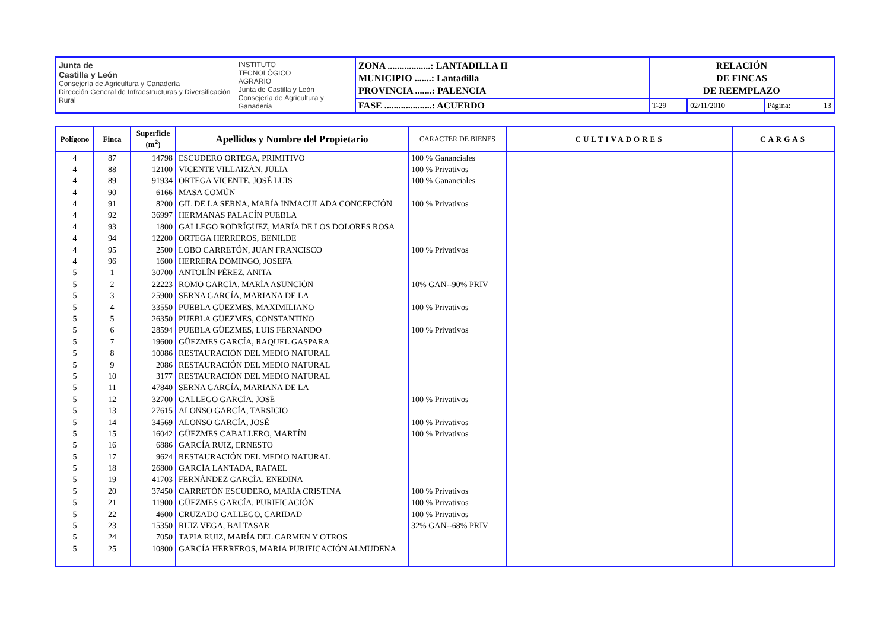| Junta de Castilla y León Consejería de Agricultura y Ganadería Dirección General de Infraestructuras y Diversificación Rural INSTITUTO TECNOLÓGICO AGRARIO Junta de Castilla y León Consejería de Agricultura y Ganadería | ZONA ..................: LANTADILLA II MUNICIPIO .......: Lantadilla PROVINCIA .......: PALENCIA | RELACIÓN DE FINCAS DE REEMPLAZO | | |
| | FASE ....................: ACUERDO | T-29 | 02/11/2010 | Página: 13 |
| Polígono | Finca | Superficie (m<sup>2</sup>) | Apellidos y Nombre del Propietario | CARACTER DE BIENES | CULTIVADORES | CARGAS |
| --- | --- | --- | --- | --- | --- | --- |
| 4 | 87 | 14798 | ESCUDERO ORTEGA, PRIMITIVO | 100 % Gananciales | | |
| 4 | 88 | 12100 | VICENTE VILLAIZÁN, JULIA | 100 % Privativos | | |
| 4 | 89 | 91934 | ORTEGA VICENTE, JOSÉ LUIS | 100 % Gananciales | | |
| 4 | 90 | 6166 | MASA COMÚN | | | |
| 4 | 91 | 8200 | GIL DE LA SERNA, MARÍA INMACULADA CONCEPCIÓN | 100 % Privativos | | |
| 4 | 92 | 36997 | HERMANAS PALACÍN PUEBLA | | | |
| 4 | 93 | 1800 | GALLEGO RODRÍGUEZ, MARÍA DE LOS DOLORES ROSA | | | |
| 4 | 94 | 12200 | ORTEGA HERREROS, BENILDE | | | |
| 4 | 95 | 2500 | LOBO CARRETÓN, JUAN FRANCISCO | 100 % Privativos | | |
| 4 | 96 | 1600 | HERRERA DOMINGO, JOSEFA | | | |
| 5 | 1 | 30700 | ANTOLÍN PÉREZ, ANITA | | | |
| 5 | 2 | 22223 | ROMO GARCÍA, MARÍA ASUNCIÓN | 10% GAN--90% PRIV | | |
| 5 | 3 | 25900 | SERNA GARCÍA, MARIANA DE LA | | | |
| 5 | 4 | 33550 | PUEBLA GÜEZMES, MAXIMILIANO | 100 % Privativos | | |
| 5 | 5 | 26350 | PUEBLA GÜEZMES, CONSTANTINO | | | |
| 5 | 6 | 28594 | PUEBLA GÜEZMES, LUIS FERNANDO | 100 % Privativos | | |
| 5 | 7 | 19600 | GÜEZMES GARCÍA, RAQUEL GASPARA | | | |
| 5 | 8 | 10086 | RESTAURACIÓN DEL MEDIO NATURAL | | | |
| 5 | 9 | 2086 | RESTAURACIÓN DEL MEDIO NATURAL | | | |
| 5 | 10 | 3177 | RESTAURACIÓN DEL MEDIO NATURAL | | | |
| 5 | 11 | 47840 | SERNA GARCÍA, MARIANA DE LA | | | |
| 5 | 12 | 32700 | GALLEGO GARCÍA, JOSÉ | 100 % Privativos | | |
| 5 | 13 | 27615 | ALONSO GARCÍA, TARSICIO | | | |
| 5 | 14 | 34569 | ALONSO GARCÍA, JOSÉ | 100 % Privativos | | |
| 5 | 15 | 16042 | GÜEZMES CABALLERO, MARTÍN | 100 % Privativos | | |
| 5 | 16 | 6886 | GARCÍA RUIZ, ERNESTO | | | |
| 5 | 17 | 9624 | RESTAURACIÓN DEL MEDIO NATURAL | | | |
| 5 | 18 | 26800 | GARCÍA LANTADA, RAFAEL | | | |
| 5 | 19 | 41703 | FERNÁNDEZ GARCÍA, ENEDINA | | | |
| 5 | 20 | 37450 | CARRETÓN ESCUDERO, MARÍA CRISTINA | 100 % Privativos | | |
| 5 | 21 | 11900 | GÜEZMES GARCÍA, PURIFICACIÓN | 100 % Privativos | | |
| 5 | 22 | 4600 | CRUZADO GALLEGO, CARIDAD | 100 % Privativos | | |
| 5 | 23 | 15350 | RUIZ VEGA, BALTASAR | 32% GAN--68% PRIV | | |
| 5 | 24 | 7050 | TAPIA RUIZ, MARÍA DEL CARMEN Y OTROS | | | |
| 5 | 25 | 10800 | GARCÍA HERREROS, MARIA PURIFICACIÓN ALMUDENA | | | |